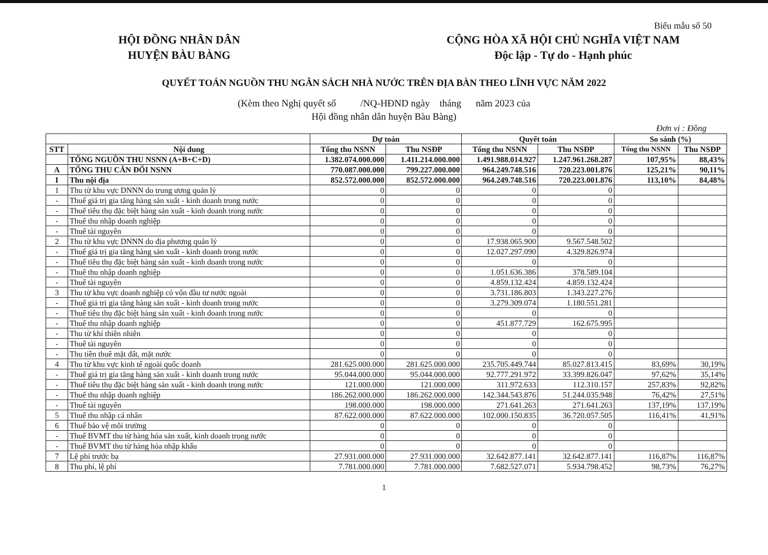Biểu mẫu số 50
HỘI ĐỒNG NHÂN DÂN
HUYỆN BÀU BÀNG
CỘNG HÒA XÃ HỘI CHỦ NGHĨA VIỆT NAM
Độc lập - Tự do - Hạnh phúc
QUYẾT TOÁN NGUỒN THU NGÂN SÁCH NHÀ NƯỚC TRÊN ĐỊA BÀN THEO LĨNH VỰC NĂM 2022
(Kèm theo Nghị quyết số /NQ-HĐND ngày tháng năm 2023 của
Hội đồng nhân dân huyện Bàu Bàng)
Đơn vị : Đồng
| | | Dự toán | | Quyết toán | | So sánh (%) | |
| --- | --- | --- | --- | --- | --- | --- | --- |
| STT | Nội dung | Tổng thu NSNN | Thu NSĐP | Tổng thu NSNN | Thu NSĐP | Tổng thu NSNN | Thu NSĐP |
| | TỔNG NGUỒN THU NSNN (A+B+C+D) | 1.382.074.000.000 | 1.411.214.000.000 | 1.491.988.014.927 | 1.247.961.268.287 | 107,95% | 88,43% |
| A | TỔNG THU CÂN ĐỐI NSNN | 770.087.000.000 | 799.227.000.000 | 964.249.748.516 | 720.223.001.876 | 125,21% | 90,11% |
| I | Thu nội địa | 852.572.000.000 | 852.572.000.000 | 964.249.748.516 | 720.223.001.876 | 113,10% | 84,48% |
| 1 | Thu từ khu vực DNNN do trung ương quản lý | 0 | 0 | 0 | 0 | | |
| - | Thuế giá trị gia tăng hàng sản xuất - kinh doanh trong nước | 0 | 0 | 0 | 0 | | |
| - | Thuế tiêu thụ đặc biệt hàng sản xuất - kinh doanh trong nước | 0 | 0 | 0 | 0 | | |
| - | Thuế thu nhập doanh nghiệp | 0 | 0 | 0 | 0 | | |
| - | Thuế tài nguyên | 0 | 0 | 0 | 0 | | |
| 2 | Thu từ khu vực DNNN do địa phương quản lý | 0 | 0 | 17.938.065.900 | 9.567.548.502 | | |
| - | Thuế giá trị gia tăng hàng sản xuất - kinh doanh trong nước | 0 | 0 | 12.027.297.090 | 4.329.826.974 | | |
| - | Thuế tiêu thụ đặc biệt hàng sản xuất - kinh doanh trong nước | 0 | 0 | 0 | 0 | | |
| - | Thuế thu nhập doanh nghiệp | 0 | 0 | 1.051.636.386 | 378.589.104 | | |
| - | Thuế tài nguyên | 0 | 0 | 4.859.132.424 | 4.859.132.424 | | |
| 3 | Thu từ khu vực doanh nghiệp có vốn đầu tư nước ngoài | 0 | 0 | 3.731.186.803 | 1.343.227.276 | | |
| - | Thuế giá trị gia tăng hàng sản xuất - kinh doanh trong nước | 0 | 0 | 3.279.309.074 | 1.180.551.281 | | |
| - | Thuế tiêu thụ đặc biệt hàng sản xuất - kinh doanh trong nước | 0 | 0 | 0 | 0 | | |
| - | Thuế thu nhập doanh nghiệp | 0 | 0 | 451.877.729 | 162.675.995 | | |
| - | Thu từ khí thiên nhiên | 0 | 0 | 0 | 0 | | |
| - | Thuế tài nguyên | 0 | 0 | 0 | 0 | | |
| - | Thu tiền thuê mặt đất, mặt nước | 0 | 0 | 0 | 0 | | |
| 4 | Thu từ khu vực kinh tế ngoài quốc doanh | 281.625.000.000 | 281.625.000.000 | 235.705.449.744 | 85.027.813.415 | 83,69% | 30,19% |
| - | Thuế giá trị gia tăng hàng sản xuất - kinh doanh trong nước | 95.044.000.000 | 95.044.000.000 | 92.777.291.972 | 33.399.826.047 | 97,62% | 35,14% |
| - | Thuế tiêu thụ đặc biệt hàng sản xuất - kinh doanh trong nước | 121.000.000 | 121.000.000 | 311.972.633 | 112.310.157 | 257,83% | 92,82% |
| - | Thuế thu nhập doanh nghiệp | 186.262.000.000 | 186.262.000.000 | 142.344.543.876 | 51.244.035.948 | 76,42% | 27,51% |
| - | Thuế tài nguyên | 198.000.000 | 198.000.000 | 271.641.263 | 271.641.263 | 137,19% | 137,19% |
| 5 | Thuế thu nhập cá nhân | 87.622.000.000 | 87.622.000.000 | 102.000.150.835 | 36.720.057.505 | 116,41% | 41,91% |
| 6 | Thuế bảo vệ môi trường | 0 | 0 | 0 | 0 | | |
| - | Thuế BVMT thu từ hàng hóa sản xuất, kinh doanh trong nước | 0 | 0 | 0 | 0 | | |
| - | Thuế BVMT thu từ hàng hóa nhập khẩu | 0 | 0 | 0 | 0 | | |
| 7 | Lệ phí trước bạ | 27.931.000.000 | 27.931.000.000 | 32.642.877.141 | 32.642.877.141 | 116,87% | 116,87% |
| 8 | Thu phí, lệ phí | 7.781.000.000 | 7.781.000.000 | 7.682.527.071 | 5.934.798.452 | 98,73% | 76,27% |
1